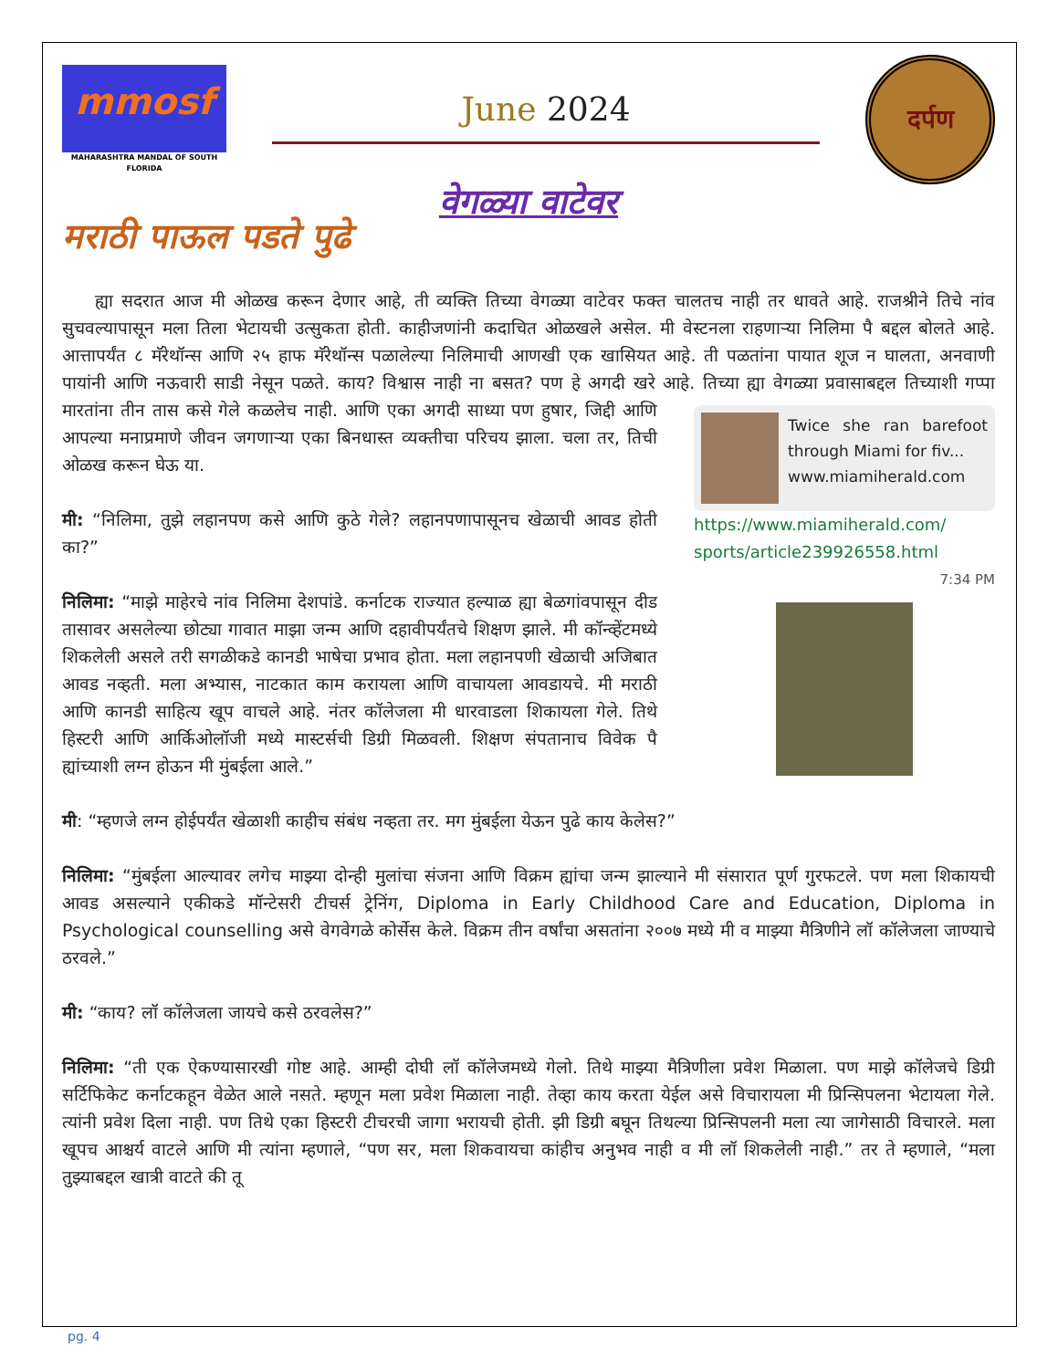mmosf
MAHARASHTRA MANDAL OF SOUTH FLORIDA
June 2024
दर्पण
वेगळ्या वाटेवर
मराठी पाऊल पडते पुढे
ह्या सदरात आज मी ओळख करून देणार आहे, ती व्यक्ति तिच्या वेगळ्या वाटेवर फक्त चालतच नाही तर धावते आहे. राजश्रीने तिचे नांव सुचवल्यापासून मला तिला भेटायची उत्सुकता होती. काहीजणांनी कदाचित ओळखले असेल. मी वेस्टनला राहणाऱ्या निलिमा पै बद्दल बोलते आहे. आत्तापर्यंत ८ मॅरेथॉन्स आणि २५ हाफ मॅरेथॉन्स पळालेल्या निलिमाची आणखी एक खासियत आहे. ती पळतांना पायात शूज न घालता, अनवाणी पायांनी आणि नऊवारी साडी नेसून पळते. काय? विश्वास नाही ना बसत? पण हे अगदी खरे आहे. तिच्या ह्या वेगळ्या प्रवासाबद्दल तिच्याशी गप्पा मारतांना तीन तास कसे गेले कळलेच नाही. Twice she ran barefoot through Miami for fiv...
www.miamiherald.com
https://www.miamiherald.com/ sports/article239926558.html
7:34 PM आणि एका अगदी साध्या पण हुषार, जिद्दी आणि आपल्या मनाप्रमाणे जीवन जगणाऱ्या एका बिनधास्त व्यक्तीचा परिचय झाला. चला तर, तिची ओळख करून घेऊ या.
मी: “निलिमा, तुझे लहानपण कसे आणि कुठे गेले? लहानपणापासूनच खेळाची आवड होती का?”
निलिमा: “माझे माहेरचे नांव निलिमा देशपांडे. कर्नाटक राज्यात हल्याळ ह्या बेळगांवपासून दीड तासावर असलेल्या छोट्या गावात माझा जन्म आणि दहावीपर्यंतचे शिक्षण झाले. मी कॉन्व्हेंटमध्ये शिकलेली असले तरी सगळीकडे कानडी भाषेचा प्रभाव होता. मला लहानपणी खेळाची अजिबात आवड नव्हती. मला अभ्यास, नाटकात काम करायला आणि वाचायला आवडायचे. मी मराठी आणि कानडी साहित्य खूप वाचले आहे. नंतर कॉलेजला मी धारवाडला शिकायला गेले. तिथे हिस्टरी आणि आर्किओलॉजी मध्ये मास्टर्सची डिग्री मिळवली. शिक्षण संपतानाच विवेक पै ह्यांच्याशी लग्न होऊन मी मुंबईला आले.”
मी: “म्हणजे लग्न होईपर्यंत खेळाशी काहीच संबंध नव्हता तर. मग मुंबईला येऊन पुढे काय केलेस?”
निलिमा: “मुंबईला आल्यावर लगेच माझ्या दोन्ही मुलांचा संजना आणि विक्रम ह्यांचा जन्म झाल्याने मी संसारात पूर्ण गुरफटले. पण मला शिकायची आवड असल्याने एकीकडे मॉन्टेसरी टीचर्स ट्रेनिंग, Diploma in Early Childhood Care and Education, Diploma in Psychological counselling असे वेगवेगळे कोर्सेस केले. विक्रम तीन वर्षांचा असतांना २००७ मध्ये मी व माझ्या मैत्रिणीने लॉ कॉलेजला जाण्याचे ठरवले.”
मी: “काय? लॉ कॉलेजला जायचे कसे ठरवलेस?”
निलिमा: “ती एक ऐकण्यासारखी गोष्ट आहे. आम्ही दोघी लॉ कॉलेजमध्ये गेलो. तिथे माझ्या मैत्रिणीला प्रवेश मिळाला. पण माझे कॉलेजचे डिग्री सर्टिफिकेट कर्नाटकहून वेळेत आले नसते. म्हणून मला प्रवेश मिळाला नाही. तेव्हा काय करता येईल असे विचारायला मी प्रिन्सिपलना भेटायला गेले. त्यांनी प्रवेश दिला नाही. पण तिथे एका हिस्टरी टीचरची जागा भरायची होती. झी डिग्री बघून तिथल्या प्रिन्सिपलनी मला त्या जागेसाठी विचारले. मला खूपच आश्चर्य वाटले आणि मी त्यांना म्हणाले, “पण सर, मला शिकवायचा कांहीच अनुभव नाही व मी लॉ शिकलेली नाही.” तर ते म्हणाले, “मला तुझ्याबद्दल खात्री वाटते की तू
pg. 4